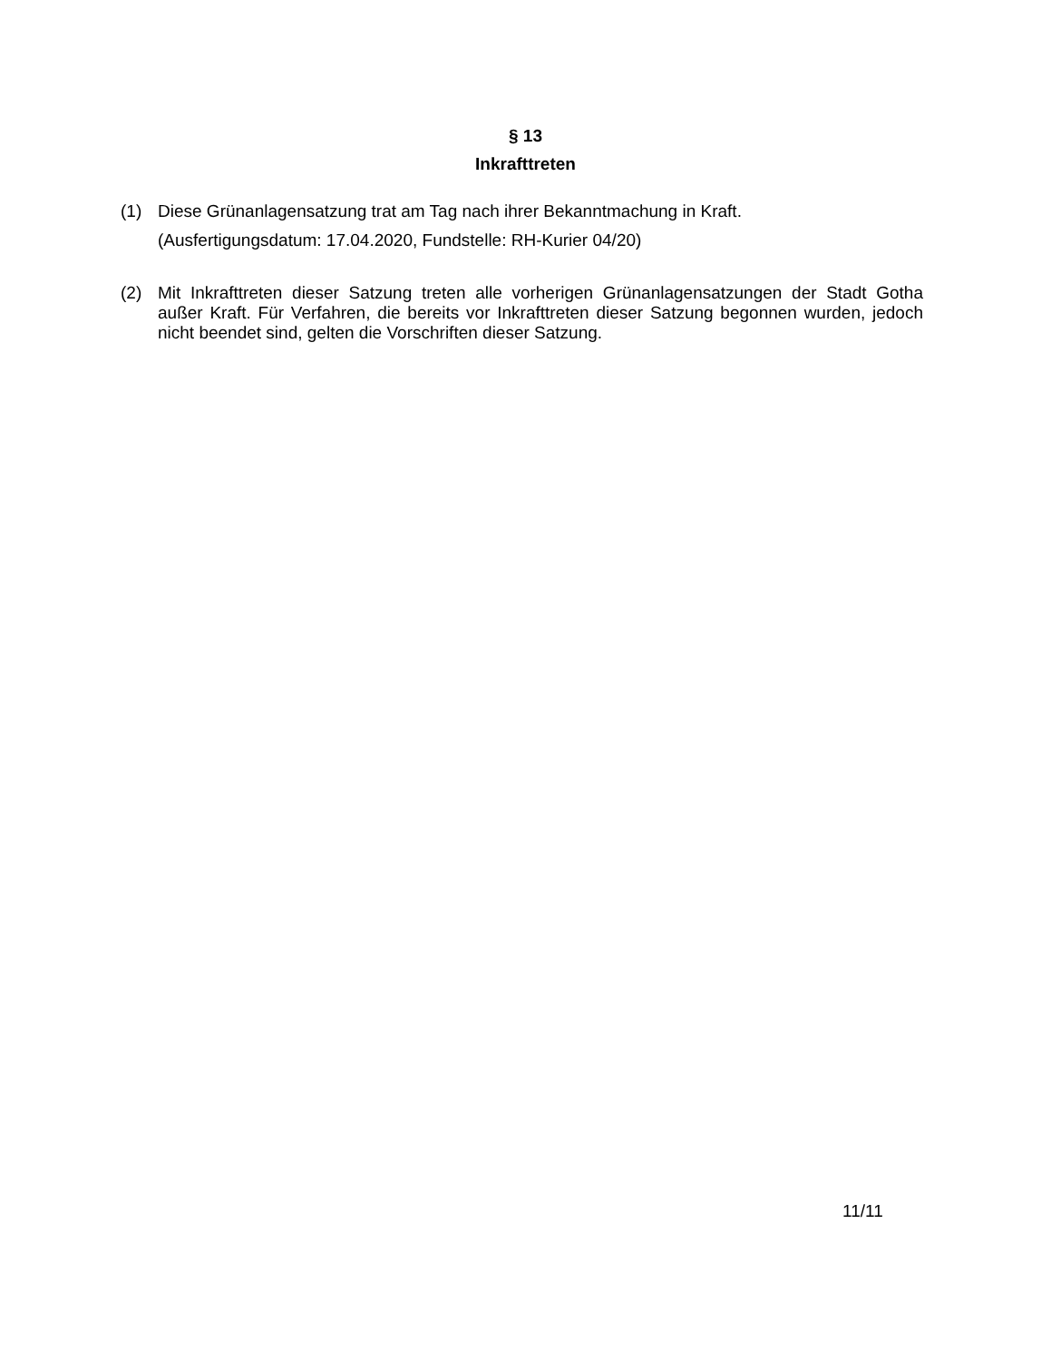§ 13
Inkrafttreten
(1) Diese Grünanlagensatzung trat am Tag nach ihrer Bekanntmachung in Kraft.
(Ausfertigungsdatum: 17.04.2020, Fundstelle: RH-Kurier 04/20)
(2) Mit Inkrafttreten dieser Satzung treten alle vorherigen Grünanlagensatzungen der Stadt Gotha außer Kraft. Für Verfahren, die bereits vor Inkrafttreten dieser Satzung begonnen wurden, jedoch nicht beendet sind, gelten die Vorschriften dieser Satzung.
11/11